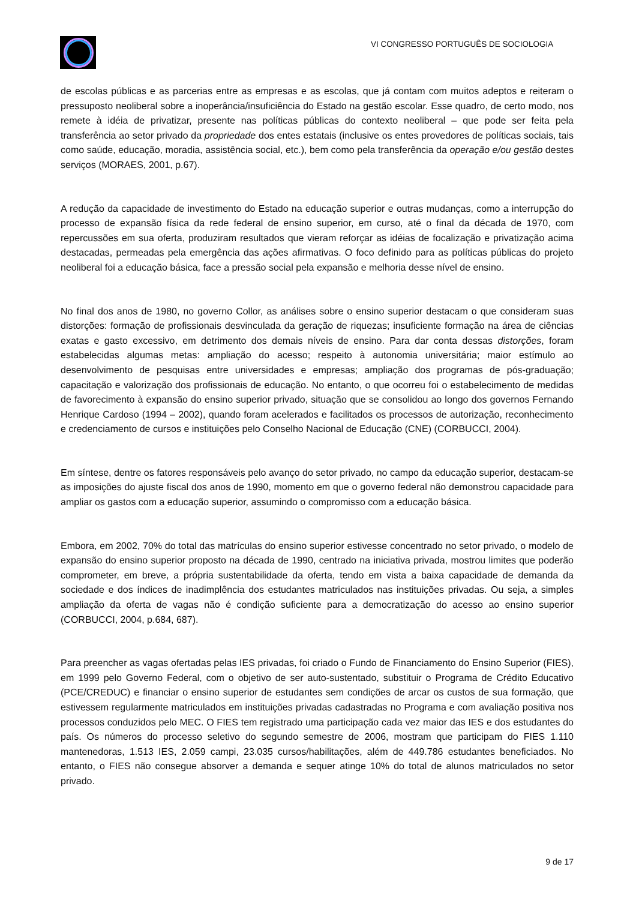VI CONGRESSO PORTUGUÊS DE SOCIOLOGIA
de escolas públicas e as parcerias entre as empresas e as escolas, que já contam com muitos adeptos e reiteram o pressuposto neoliberal sobre a inoperância/insuficiência do Estado na gestão escolar. Esse quadro, de certo modo, nos remete à idéia de privatizar, presente nas políticas públicas do contexto neoliberal – que pode ser feita pela transferência ao setor privado da propriedade dos entes estatais (inclusive os entes provedores de políticas sociais, tais como saúde, educação, moradia, assistência social, etc.), bem como pela transferência da operação e/ou gestão destes serviços (MORAES, 2001, p.67).
A redução da capacidade de investimento do Estado na educação superior e outras mudanças, como a interrupção do processo de expansão física da rede federal de ensino superior, em curso, até o final da década de 1970, com repercussões em sua oferta, produziram resultados que vieram reforçar as idéias de focalização e privatização acima destacadas, permeadas pela emergência das ações afirmativas. O foco definido para as políticas públicas do projeto neoliberal foi a educação básica, face a pressão social pela expansão e melhoria desse nível de ensino.
No final dos anos de 1980, no governo Collor, as análises sobre o ensino superior destacam o que consideram suas distorções: formação de profissionais desvinculada da geração de riquezas; insuficiente formação na área de ciências exatas e gasto excessivo, em detrimento dos demais níveis de ensino. Para dar conta dessas distorções, foram estabelecidas algumas metas: ampliação do acesso; respeito à autonomia universitária; maior estímulo ao desenvolvimento de pesquisas entre universidades e empresas; ampliação dos programas de pós-graduação; capacitação e valorização dos profissionais de educação. No entanto, o que ocorreu foi o estabelecimento de medidas de favorecimento à expansão do ensino superior privado, situação que se consolidou ao longo dos governos Fernando Henrique Cardoso (1994 – 2002), quando foram acelerados e facilitados os processos de autorização, reconhecimento e credenciamento de cursos e instituições pelo Conselho Nacional de Educação (CNE) (CORBUCCI, 2004).
Em síntese, dentre os fatores responsáveis pelo avanço do setor privado, no campo da educação superior, destacam-se as imposições do ajuste fiscal dos anos de 1990, momento em que o governo federal não demonstrou capacidade para ampliar os gastos com a educação superior, assumindo o compromisso com a educação básica.
Embora, em 2002, 70% do total das matrículas do ensino superior estivesse concentrado no setor privado, o modelo de expansão do ensino superior proposto na década de 1990, centrado na iniciativa privada, mostrou limites que poderão comprometer, em breve, a própria sustentabilidade da oferta, tendo em vista a baixa capacidade de demanda da sociedade e dos índices de inadimplência dos estudantes matriculados nas instituições privadas. Ou seja, a simples ampliação da oferta de vagas não é condição suficiente para a democratização do acesso ao ensino superior (CORBUCCI, 2004, p.684, 687).
Para preencher as vagas ofertadas pelas IES privadas, foi criado o Fundo de Financiamento do Ensino Superior (FIES), em 1999 pelo Governo Federal, com o objetivo de ser auto-sustentado, substituir o Programa de Crédito Educativo (PCE/CREDUC) e financiar o ensino superior de estudantes sem condições de arcar os custos de sua formação, que estivessem regularmente matriculados em instituições privadas cadastradas no Programa e com avaliação positiva nos processos conduzidos pelo MEC. O FIES tem registrado uma participação cada vez maior das IES e dos estudantes do país. Os números do processo seletivo do segundo semestre de 2006, mostram que participam do FIES 1.110 mantenedoras, 1.513 IES, 2.059 campi, 23.035 cursos/habilitações, além de 449.786 estudantes beneficiados. No entanto, o FIES não consegue absorver a demanda e sequer atinge 10% do total de alunos matriculados no setor privado.
9 de 17